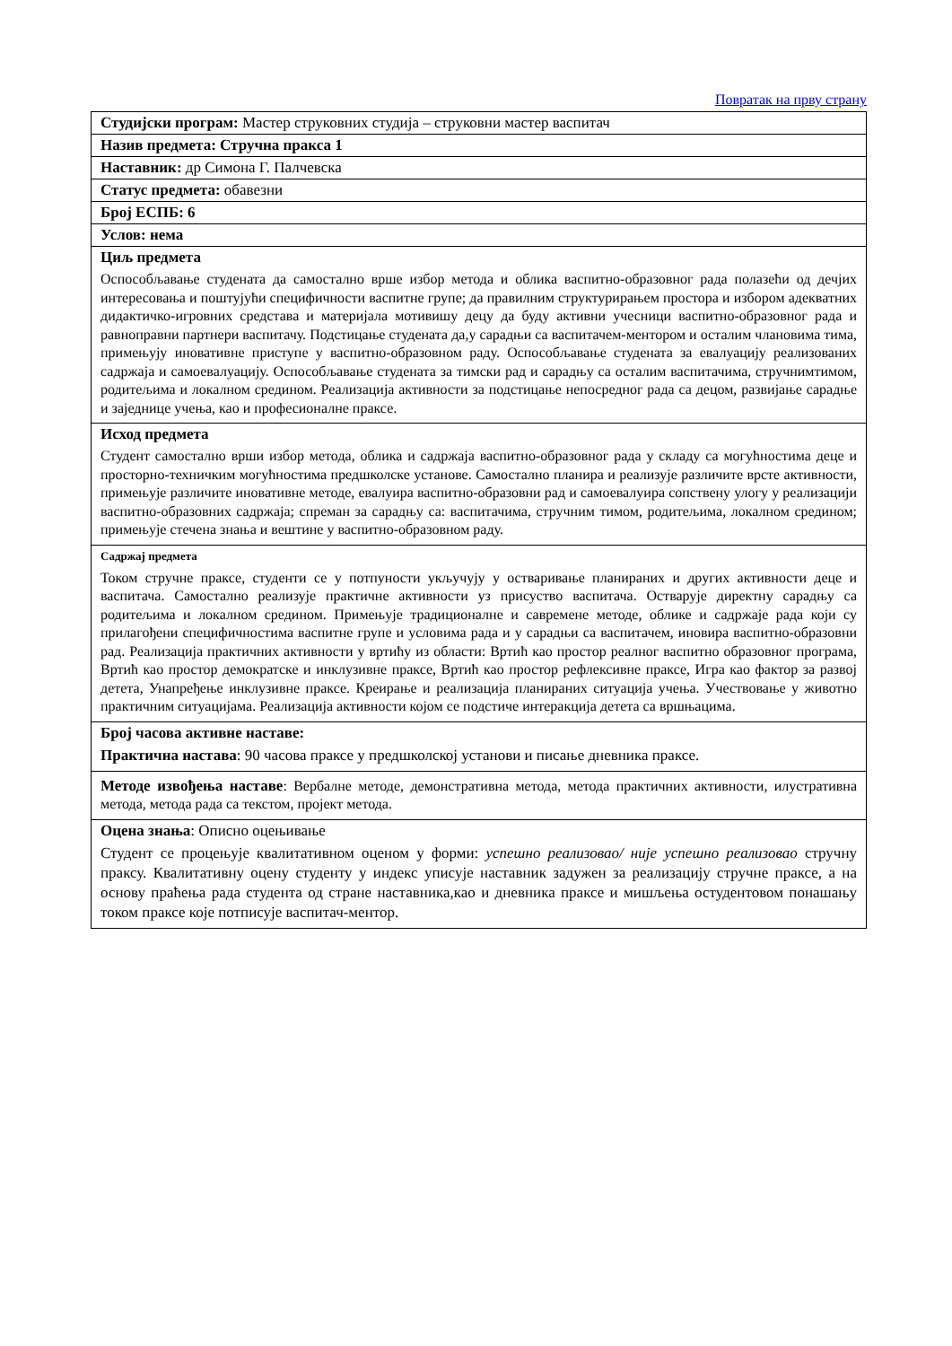Повратак на прву страну
| Студијски програм: Мастер струковних студија – струковни мастер васпитач |
| Назив предмета: Стручна пракса 1 |
| Наставник: др Симона Г. Палчевска |
| Статус предмета: обавезни |
| Број ЕСПБ: 6 |
| Услов: нема |
| Циљ предмета Оспособљавање студената да самостално врше избор метода и облика васпитно-образовног рада полазећи од дечјих интересовања и поштујући специфичности васпитне групе; да правилним структурирањем простора и избором адекватних дидактичко-игровних средстава и материјала мотивишу децу да буду активни учесници васпитно-образовног рада и равноправни партнери васпитачу. Подстицање студената да,у сарадњи са васпитачем-ментором и осталим члановима тима, примењују иновативне приступе у васпитно-образовном раду. Оспособљавање студената за евалуацију реализованих садржаја и самоевалуацију. Оспособљавање студената за тимски рад и сарадњу са осталим васпитачима, стручнимтимом, родитељима и локалном средином. Реализација активности за подстицање непосредног рада са децом, развијање сарадње и заједнице учења, као и професионалне праксе. |
| Исход предмета Студент самостално врши избор метода, облика и садржаја васпитно-образовног рада у складу са могућностима деце и просторно-техничким могућностима предшколске установе. Самостално планира и реализује различите врсте активности, примењује различите иновативне методе, евалуира васпитно-образовни рад и самоевалуира сопствену улогу у реализацији васпитно-образовних садржаја; спреман за сарадњу са: васпитачима, стручним тимом, родитељима, локалном средином; примењује стечена знања и вештине у васпитно-образовном раду. |
| Садржај предмета Током стручне праксе, студенти се у потпуности укључују у остваривање планираних и других активности деце и васпитача. Самостално реализује практичне активности уз присуство васпитача. Остварује директну сарадњу са родитељима и локалном средином. Примењује традиционалне и савремене методе, облике и садржаје рада који су прилагођени специфичностима васпитне групе и условима рада и у сарадњи са васпитачем, иновира васпитно-образовни рад. Реализација практичних активности у вртићу из области: Вртић као простор реалног васпитно образовног програма, Вртић као простор демократске и инклузивне праксе, Вртић као простор рефлексивне праксе, Игра као фактор за развој детета, Унапређење инклузивне праксе. Креирање и реализација планираних ситуација учења. Учествовање у животно практичним ситуацијама. Реализација активности којом се подстиче интеракција детета са вршњацима. |
| Број часова активне наставе: Практична настава : 90 часова праксе у предшколској установи и писање дневника праксе. |
| Методе извођења наставе : Вербалне методе, демонстративна метода, метода практичних активности, илустративна метода, метода рада са текстом, пројект метода. |
| Оцена знања : Описно оцењивање Студент се процењује квалитативном оценом у форми: успешно реализовао/ није успешно реализовао стручну праксу. Квалитативну оцену студенту у индекс уписује наставник задужен за реализацију стручне праксе, а на основу праћења рада студента од стране наставника,као и дневника праксе и мишљења остудентовом понашању током праксе које потписује васпитач-ментор. |